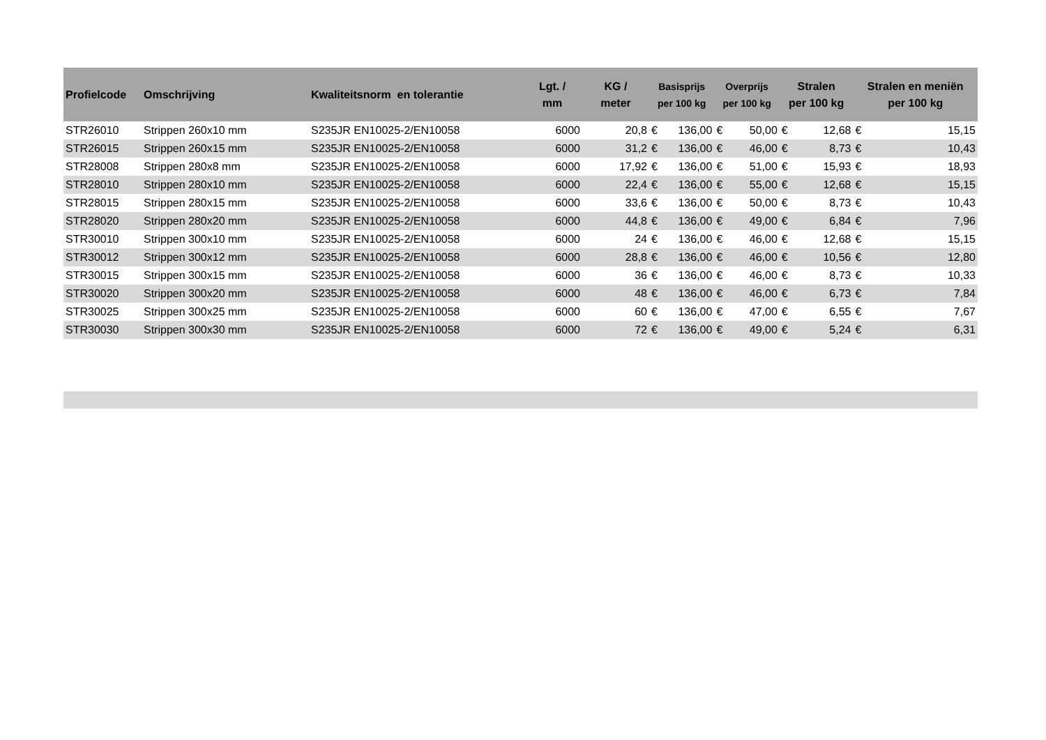| Profielcode | Omschrijving | Kwaliteitsnorm en tolerantie | Lgt. / mm | KG / meter | Basisprijs per 100 kg | | Overprijs per 100 kg | | Stralen per 100 kg | | Stralen en meniën per 100 kg | |
| --- | --- | --- | --- | --- | --- | --- | --- | --- | --- | --- | --- | --- |
| STR26010 | Strippen 260x10 mm | S235JR EN10025-2/EN10058 | 6000 | 20,8 | € | 136,00 | € | 50,00 | € | 12,68 | € | 15,15 |
| STR26015 | Strippen 260x15 mm | S235JR EN10025-2/EN10058 | 6000 | 31,2 | € | 136,00 | € | 46,00 | € | 8,73 | € | 10,43 |
| STR28008 | Strippen 280x8 mm | S235JR EN10025-2/EN10058 | 6000 | 17,92 | € | 136,00 | € | 51,00 | € | 15,93 | € | 18,93 |
| STR28010 | Strippen 280x10 mm | S235JR EN10025-2/EN10058 | 6000 | 22,4 | € | 136,00 | € | 55,00 | € | 12,68 | € | 15,15 |
| STR28015 | Strippen 280x15 mm | S235JR EN10025-2/EN10058 | 6000 | 33,6 | € | 136,00 | € | 50,00 | € | 8,73 | € | 10,43 |
| STR28020 | Strippen 280x20 mm | S235JR EN10025-2/EN10058 | 6000 | 44,8 | € | 136,00 | € | 49,00 | € | 6,84 | € | 7,96 |
| STR30010 | Strippen 300x10 mm | S235JR EN10025-2/EN10058 | 6000 | 24 | € | 136,00 | € | 46,00 | € | 12,68 | € | 15,15 |
| STR30012 | Strippen 300x12 mm | S235JR EN10025-2/EN10058 | 6000 | 28,8 | € | 136,00 | € | 46,00 | € | 10,56 | € | 12,80 |
| STR30015 | Strippen 300x15 mm | S235JR EN10025-2/EN10058 | 6000 | 36 | € | 136,00 | € | 46,00 | € | 8,73 | € | 10,33 |
| STR30020 | Strippen 300x20 mm | S235JR EN10025-2/EN10058 | 6000 | 48 | € | 136,00 | € | 46,00 | € | 6,73 | € | 7,84 |
| STR30025 | Strippen 300x25 mm | S235JR EN10025-2/EN10058 | 6000 | 60 | € | 136,00 | € | 47,00 | € | 6,55 | € | 7,67 |
| STR30030 | Strippen 300x30 mm | S235JR EN10025-2/EN10058 | 6000 | 72 | € | 136,00 | € | 49,00 | € | 5,24 | € | 6,31 |